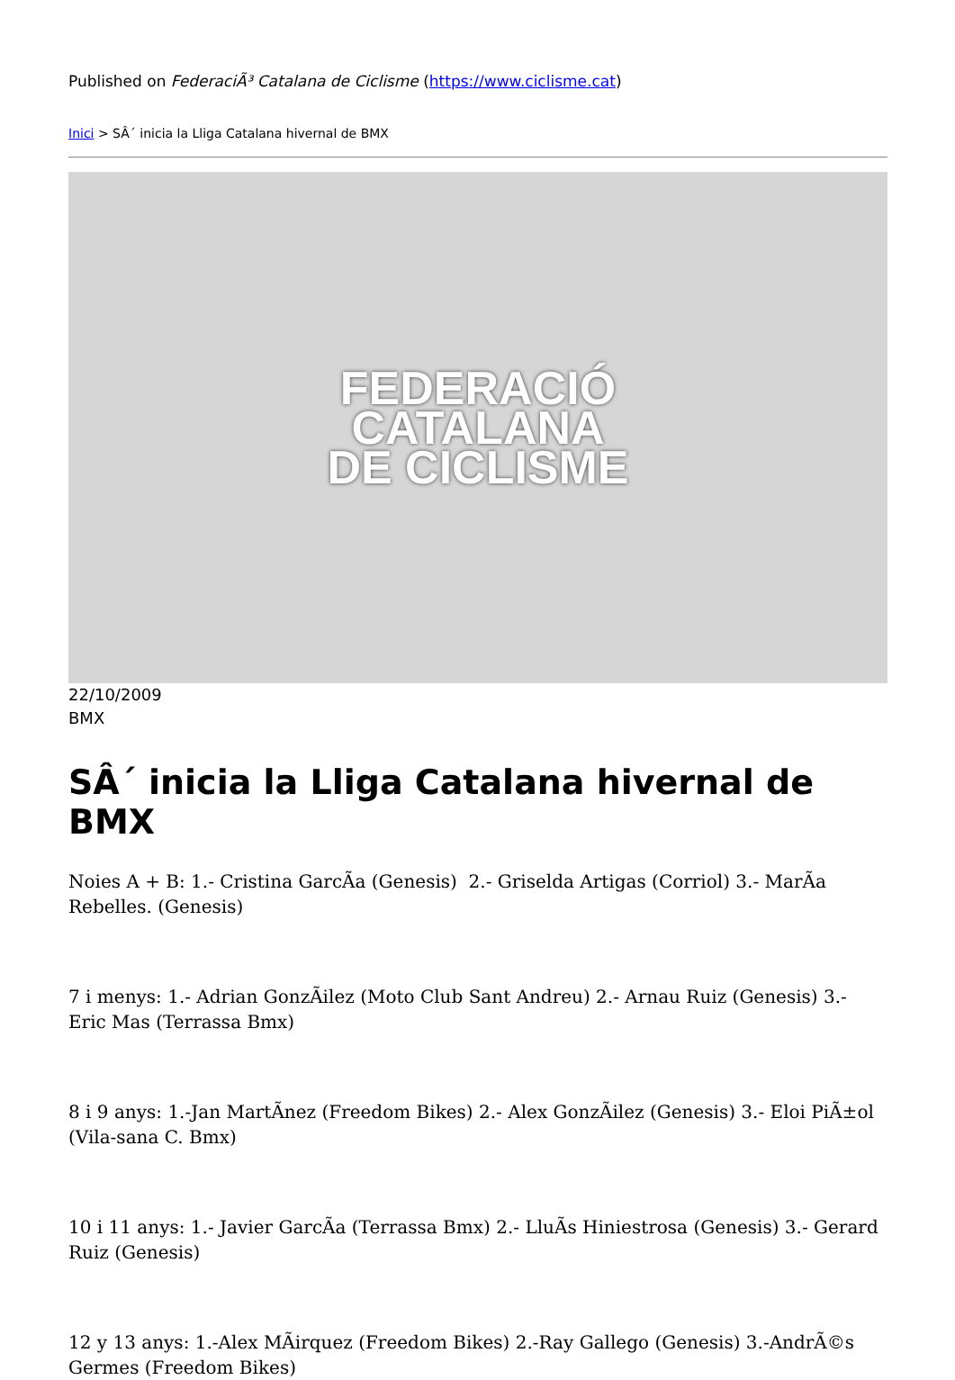Published on FederaciÃ³ Catalana de Ciclisme (https://www.ciclisme.cat)
Inici > SÂ´ inicia la Lliga Catalana hivernal de BMX
FEDERACIÓ
CATALANA
DE CICLISME
22/10/2009
BMX
SÂ´ inicia la Lliga Catalana hivernal de BMX
Noies A + B: 1.- Cristina GarcÃa (Genesis) 2.- Griselda Artigas (Corriol) 3.- MarÃa Rebelles. (Genesis)
7 i menys: 1.- Adrian GonzÃilez (Moto Club Sant Andreu) 2.- Arnau Ruiz (Genesis) 3.- Eric Mas (Terrassa Bmx)
8 i 9 anys: 1.-Jan MartÃnez (Freedom Bikes) 2.- Alex GonzÃilez (Genesis) 3.- Eloi PiÃ±ol (Vila-sana C. Bmx)
10 i 11 anys: 1.- Javier GarcÃa (Terrassa Bmx) 2.- LluÃs Hiniestrosa (Genesis) 3.- Gerard Ruiz (Genesis)
12 y 13 anys: 1.-Alex MÃirquez (Freedom Bikes) 2.-Ray Gallego (Genesis) 3.-AndrÃ©s Germes (Freedom Bikes)